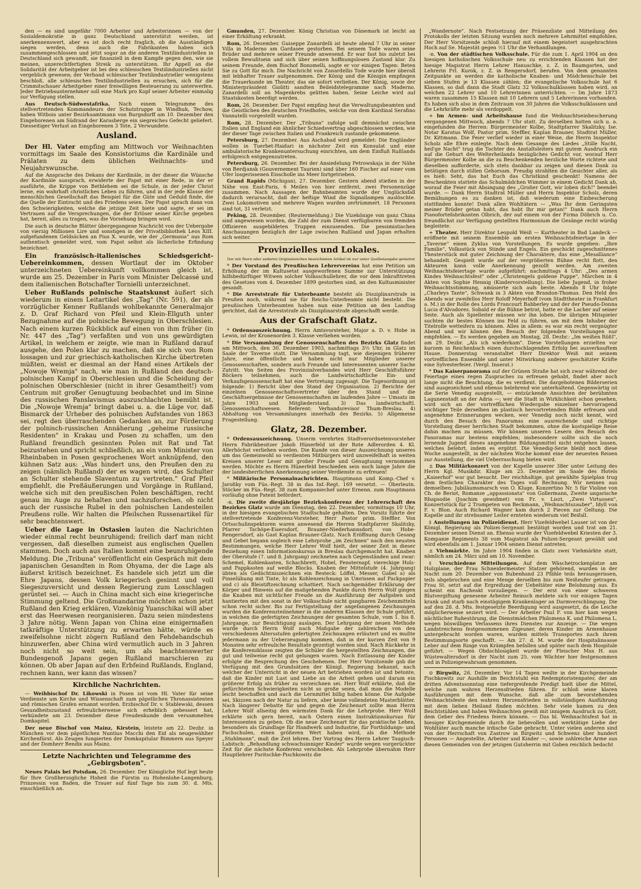den — es sind ungefähr 7000 Arbeiter und Arbeiterinnen — von der Sozialdemokratie in ganz Deutschland unterstützt werden, ist anerkennenswert, aber es ist doch recht fraglich, ob die Ausständigen siegen werden, denn auch die Fabrikanten haben sich zusammengeschlossen und jetzt sogar an die anderen Textilindustriellen in Deutschland sich gewandt, sie finanziell in dem Kampfe gegen den, wie sie meinen, unzerechtfertigten Streik zu unterstützen. Ihr Appell an die Solidarität der Arbeitgeber ist bei den schlesischen Textilindustriellen nicht vergeblich gewesen; der Verband schlesischer Textilindustrieller wenigstens beschloß, alle schlesischen Textilindustriellen zu ersuchen, sich für die Crimmitschauer Arbeitgeber einer freiwilligen Besteuerung zu unterwerfen. Jeder Betriebsunternehmer soll eine Mark pro Kopf seiner Arbeiter einmalig zur Verfügung stellen.
Aus Deutsch-Südwestafrika. Nach einem Telegramme des stellvertretenden Kommandeurs der Schutztruppe in Windhuk, Techow, haben Witbois unter Bezirksamtmann von Burgsdorff am 10. Dezember den Eingeborenen am Südrand der Karasberge ein siegreiches Gefecht geliefert. Diesseitiger Verlust an Eingeborenen 3 Tote, 2 Verwundete.
Ausland.
Der Hl. Vater empfing am Mittwoch vor Weihnachten vormittags im Saale des Konsistoriums die Kardinäle und Prälaten zu dem üblichen Weihnachts- und Neujahrswunsche.
Auf die Ansprache des Dekans der Kardinäle, in der dieser die Wünsche der Kardinäle aussprach, erwiderte der Papst mit einer Rede, in der er ausführte, die Krippe von Bethlehem sei die Schule, in der jeder Christ lerne, ein wahrhaft christliches Leben zu führen, und in der jede Klasse der menschlichen Gesellschaft das Beispiel für die Güte und Geduld finde, die die Quelle der Eintracht und des Friedens seien. Der Papst sprach dann von den Schwierigkeiten, welche die jetzige Zeit biete und sagte, er sei im Vertrauen auf die Versprechungen, die der Erlöser seiner Kirche gegeben hat, bereit, alles zu tragen, was die Vorsehung bringen wird.
Die auch in deutsche Blätter übergegangene Nachricht von der Uebergabe von vierzig Millionen Lire und sonstigen in der Privatbibliothek Leos XIII. aufgefundenen Geldsäcken an Pius X. wurde, wie der „Germania" aus Rom authentisch gemeldet wird, vom Papst selbst als lächerliche Erfindung bezeichnet.
Ein französisch-italienisches Schiedsgericht-Uebereinkommen, dessen Wortlaut der im Oktober unterzeichneten Uebereinkunft vollkommen gleich ist, wurde am 25. Dezember in Paris vom Minister Delcassé und dem italienischen Botschafter Tornielli unterzeichnet.
Ueber Rußlands polnische Staatskunst äußert sich wiederum in einem Leitartikel des „Tag" (Nr. 591), der als vorzüglicher Kenner Rußlands wohlbekannte Generalmajor z. D. Graf Richard von Pfeil und Klein-Ellguth unter Bezugnahme auf die polnische Bewegung in Oberschlesien. Nach einem kurzen Rückblick auf einen von ihm früher (in Nr. 447 des „Tag") verfaßten und von uns gewürdigten Artikel, in welchem er zeigte, wie man in Rußland darauf ausgehe, den Polen klar zu machen, daß sie sich von Rom lossagen und zur griechisch-katholischen Kirche übertreten müßten, weist er diesmal an der Hand eines Artikels der „Nowoje Wremja" nach, wie man in Rußland den deutsch-polnischen Kampf in Oberschlesien und die Scheidung der polnischen Oberschlesier (nicht in ihrer Gesamtheit!) vom Centrum mit großer Genugtuung beobachtet und im Sinne des russischen Panslavismus auszuschlachten bemüht ist. Die „Nowoje Wremja" bringt dabei u. a. die Lüge vor, daß Bismarck der Urheber des polnischen Aufstandes von 1863 sei, regt den überraschenden Gedanken an, zur Förderung der polnisch-russischen Annäherung „geheime russische Residenten" in Krakau und Posen zu schaffen, um den Rußland freundlich gesinnten Polen mit Rat und Tat beizustehen und spricht schließlich, an ein vom Minister von Rheinbaben in Posen gesprochenes Wort anknüpfend, den kühnen Satz aus: „Was hindert uns, den Preußen den zu zeigen (nämlich Rußland) der es wagen wird, das Schulter an Schulter stehende Slaventum zu vertreten." Graf Pfeil empfiehlt, die Preßäußerungen und Vorgänge in Rußland, welche sich mit den preußischen Polen beschäftigen, recht genau im Auge zu behalten und nachzuforschen, ob nicht auch der russische Rubel in den polnischen Landesteilen Preußens rolle. Wir halten die Pfeilschen Russenartikel für sehr beachtenswert.
Ueber die Lage in Ostasien lauten die Nachrichten wieder einmal recht beunruhigend; freilich darf man nicht vergessen, daß dieselben zumeist aus englischen Quellen stammen. Doch auch aus Italien kommt eine beunruhigende Meldung. Die „Tribuna" veröffentlicht ein Gespräch mit dem japanischen Gesandten in Rom Ohyama, der die Lage als äußerst kritisch bezeichnet. Es handele sich jetzt um die Ehre Japans, dessen Volk kriegerisch gesinnt und voll Siegeszuversicht und dessen Regierung zum Losschlagen gerüstet sei. — Auch in China macht sich eine kriegerische Stimmung geltend. Die Großmandarine möchten schon jetzt Rußland den Krieg erklären, Vizekönig Yuanschikai will aber erst das Heerwesen reorganisieren. Dazu seien mindestens 3 Jahre nötig. Wenn Japan von China eine einigermaßen tatkräftige Unterstützung zu erwarten hätte, würde es zweifelsohne nicht zögern Rußland den Fehdehandschuh hinzuwerfen, aber China wird vermutlich auch in 3 Jahren noch nicht so weit sein, um als beachtenswerter Bundesgenoß Japans gegen Rußland marschieren zu können. Ob aber Japan auf den Erbfeind Rußlands, England, rechnen kann, wer kann das wissen?
Kirchliche Nachrichten.
— Weihbischof Dr. Likowski in Posen ist vom Hl. Vater für seine Verdienste um Kirche und Wissenschaft zum päpstlichen Thronassistenten und römischen Grafen ernannt worden. Erzbischof Dr. v. Stablewski, dessen Gesundheitszustand erfreulicherweise sich erheblich gebessert hat, verkündete am 23. Dezember diese Freudenkunde dem versammelten Domkapitel.
Der neue Bischof von Mainz, Kirstein, leistete am 22. Dezbr. in München vor dem päpstlichen Nuntius Macchi den Eid als neugewählter Kirchenfürst. Als Zeugen fungierten der Domkapitular Bimmern aus Speyer und der Domherr Bendix aus Mainz.
Letzte Nachrichten und Telegramme des „Gebirgsboten".
Neues Palais bei Potsdam, 26. Dezember. Der Königliche Hof legt heute für Ihre Großherzogliche Hoheit die Fürstin zu Hohenlohe-Langenburg, Prinzessin von Baden, die Trauer auf fünf Tage bis zum 30. d. Mts. einschließlich an.
Gmunden, 27. Dezember. König Christian von Dänemark ist leicht an einer Erkältung erkrankt.
Rom, 26. Dezember. Guiseppe Zanardelli ist heute abend 7 Uhr in seiner Villa in Maderno am Gardasee gestorben. Bei seinem Tode waren seine Brüder und mehrere seiner Freunde anwesend. Er war fast bis zuletzt bei vollem Bewußtsein und sich über seinen hoffnungslosen Zustand klar. Zu seinem Freunde, dem Bischof Bonomelli, sagte er vor einigen Tagen: Beten Sie zu Gott für mich. Die Nachricht von Zanardellis Tode wurde hier überall mit lebhafter Trauer aufgenommen. Der König und die Königin empfingen die Trauerkunde im Theater, das sie sofort verließen. Der König, sowie der Ministerpräsident Giolitti sandten Beileidstelegramme nach Maderno. Zanardelli soll an Magenkrebs gelitten haben. Seine Leiche wird auf Staatskosten beerdigt werden.
Rom, 26. Dezember. Der Papst empfing heut die Verwaltungsbeamten und die Geistlichen des deutschen Friedhofes, welche von dem Kardinal Serafino Vannutelli vorgestellt wurden.
Rom, 28. Dezember. Der „Tribuna" zufolge soll demnächst zwischen Italien und England ein ähnlicher Schiedsvertrag abgeschlossen werden, wie der dieser Tage zwischen Italien und Frankreich zustande gekommene.
Petersburg, 27. Dezember. Aus Aschabad wird gemeldet: Die Engländer wollen in Tuerbet-Haidari in nächster Zeit ein Konsulat und eine ambulatorische Krankenuntersuchung einrichten, um dem Einfluß Rußlands erfolgreich entgegenzutreten.
Petersburg, 26. Dezember. Bei der Ansiedelung Petrowskaja in der Nähe von Berdjansk (Gouvernement Taurien) sind über 160 Fischer auf einer vom Ufer losgerissenen Eisscholle ins Meer fortgetrieben.
Grand Rapids (Michigan), 27. Dezember. Gestern abend stießen in der Nähe von East-Paris, 6 Meilen von hier entfernt, zwei Personenzüge zusammen. Nach Aussagen der Bahnbeamten wurde der Unglücksfall dadurch verursacht, daß der heftige Wind die Signallampen auslöschte. Zwei Lokomotiven und mehrere Wagen wurden zertrümmert. 18 Personen sind tot, 31 verletzt.
Peking, 28. Dezember. (Reutermeldung.) Die Vizekönige von ganz China sind angewiesen worden, die Zahl der zum Dienst verfügbaren von fremden Offizieren ausgebildeten Truppen einzusenden. Die pessimistischen Anschauungen bezüglich der Lage zwischen Rußland und Japan erhalten sich weiter.
Provinzielles und Lokales.
Der mit Stern oder anderen Originalzeichen bezeichneten Artikel ist nur unter Quellenangabe gestattet
* Der Vorstand des Preußischen Lehrervereins hat eine Petition um Erhöhung der im Kultusetat ausgeworfenen Summe zur Unterstützung hilfsbedürftiger Witwen solcher Volksschullehrer, die vor dem Inkrafttreten des Gesetzes vom 4. Dezember 1899 gestorben sind, an den Kultusminister gesandt.
* Die Arreststrafe für Unterbeamte besteht als Disziplinarstrafe in Preußen noch, während sie für Reichs-Unterbeamte nicht besteht. Die preußischen Unterbeamten haben nun eine Petition an den Landtag gerichtet, daß die Arreststrafe als Disziplinarstrafe abgeschafft werde.
Aus der Grafschaft Glatz.
* Ordensauszeichnung. Herrn Amtsvorsteher, Major a. D. v. Hobe in Lewin, ist der Kronenorden 3. Klasse verliehen worden.
* Die Versammlung der Genossenschaften des Bezirks Glatz findet am Mittwoch, den 30. Dezember 1903, nachmittags 3½ Uhr, in Glatz im Saale der Taverne statt. Die Versammlung tagt, wie diejenigen früherer Jahre, eine öffentliche und haben nicht nur Mitglieder unserer Genossenschaften, sondern auch Freunde und Interessenten unserer Sache Zutritt. Von Seiten des Provinzialverbandes wird Herr Geschäftsführer Böckers teilnehmen, auch die Landwirtschaftliche Ein- und Verkaufsgenossenschaft hat eine Vertretung zugesagt. Die Tagesordnung ist folgende: 1) Bericht über den Stand der Organisation. 2) Berichte der einzelnen Genossenschaftsvertreter über den Stand und die Geschäftsergebnisse der Genossenschaften im laufenden Jahre — Umsatz im Jahre 1903 und Mitgliederstand. 3) Das landwirtschaftl. Genossenschaftswesen. Referent: Verbandsrevisor Thum-Breslau. 4) Abhaltung von Versammlungen innerhalb des Bezirks. 5) Allgemeine Fragestellung.
Glatz, 28. Dezember.
* Ordensauszeichnung. Unserm verehrten Stadtverordnetenvorsteher Herrn Fabrikbesitzer Jakob Hünerfeld ist der Rote Adlerorden 4. Kl. Allerhöchst verliehen worden. Die Kunde von dieser Auszeichnung unseres um das Gemeinwohl so verdienten Mitbürgers wird unzweifelhaft in weiten Kreisen unserer Leser mit großer Freude und Genugtuung vernommen werden. Möchte es Herrn Hünerfeld beschieden sein noch lange Jahre die der landesherrlichen Anerkennung seiner Verdienste zu erfreuen!
* Militärische Personalnachrichten. Hauptmann und Komp.-Chef v. Jaroßky vom Füs.-Regt. 38 in das Inf.-Regt. 169 versetzt. — Oberleutn. Stöcker im Füs.-Regt. 38 zum Kompaniechef unter Ernenn. zum Hauptmann vorläufig ohne Patent befördert.
-n. Die zweite diesjährige Bezirkskonferenz der Lehrerschaft des Bezirkes Glatz wurde am Dienstag, den 22. Dezember, vormittags 10 Uhr, in der hiesigen evangelischen Stadtschule gehalten. Den Vorsitz führte der stellvertretende Konferenz-Vorsteher, Herr Pastor prim. Steffler. Von Ortsschulinspektoren waren anwesend die Herren Stadtpfarrer Skalitzky, Pfarrer Tschöpe-Eisersdorf, Brauner-Niederhannsdorf, von Hobe-Rengersdorf, als Gast Kaplan Brauner-Glatz. Nach Eröffnung durch Gesang und Gebet begann sogleich eine Lehrprobe „im Zeichnen" nach den neusten Bestimmungen, welche Herr Lehrer Wolf hielt, der seiner Zeit in dieser Beziehung einen Informationskursus in Breslau durchgemacht hat. Knaben der Oberstufe (7. und 8. Jahrgang) zeichneten nach Gegenständen und zwar: Schemel, Kohlenkasten, Schachbrett, Hobel, Fensternapf, viereckige Holz- und Pappkasten auf weiße Blocks. Knaben der Mittelstufe (4. Jahrgang) übten als Gedächtniszeichnen ein Besteck: Löffel, Messer, Gabel a) als Pinselübung mit Tinte, b) als Kohlenzeichnung in Umrissen auf Packpapier und c) als Bleistiftzeichnung schattiert. Nach sachgemäßer Erklärung der Körper und Hinweis auf die maßgebenden Punkte durch Herrn Wolf gingen die Knaben mit sichtlicher Freude an die Ausführung der Aufgaben und hantierten mit den sonst in der Volksschule nicht gangbaren Zeichenmitteln schon recht sicher. Bis zur Fertigstellung der angefangenen Zeichnungen wurden die Konferenzteilnehmer in die anderen Klassen der Schule geführt, in welchen die gefertigten Zeichnungen der gesamten Schule, vom 1. bis 8. Jahrgange, zur Besichtigung auslagen. Der Lehrgang der neuen Methode wurde durch Herrn Wolf nach Maßgabe der zahlreichen von den verschiedenen Altersstufen gefertigten Zeichnungen erläutert und es mußte jedermann zu der Ueberzeugung kommen, daß in der kurzen Zeit von 9 Monaten sehr erfreuliche Resultate gezeitigt worden sind. Nach Rückkehr in die Konferenzklasse zeigten die Schüler die hergestellten Zeichnungen, die gut und teilweise recht gut gelungen waren. Nach Entlassung der Kinder erfolgte die Besprechung des Geschehenen. Der Herr Vorsitzende gab die Verfügung mit den Grundsätzen der Königl. Regierung bekannt, nach welcher der Unterricht in der neuen Art betrieben worden ist und betonte, daß die Kinder mit Lust und Liebe an die Arbeit gehen und darum ein größerer Erfolg als früher zu verzeichnen sei. Herr Wolf erklärte, daß die gefürchteten Schwierigkeiten nicht so große seien, daß man die Modelle leicht beschaffen und auch die Lernmittel billig haben könne. Die Aufgabe sei, Skizzen nach der Natur zu liefern, aber keine vollendeten Musterblätter. Nach längerer Debatte für und gegen die Zeichenart zollte man Herrn Lehrer Wolf allseitig den wärmsten Dank für die Lehrprobe. Herr Wolf erklärte sich gern bereit, nach Ostern einen Instruktionskursus für Interessenten zu geben. Ob die neue Zeichenart für das praktische Leben, besonders als Grundlage für Handwerk und Industrie, für Fortbildungs- und Fachschulen, einen größeren Wert haben wird, als die Methode „Stuhlmann", muß die Zeit lehren. Der Vortrag des Herrn Lehrer Taugisch-Labitsch: „Behandlung schwachsinniger Kinder" wurde wegen vorgerückter Zeit für die nächste Konferenz verschoben. Als Lehrprobe übernahm Herr Hauptlehrer Paritschke-Pischkowitz die
„Wandernote". Nach Festsetzung der Präsenzliste und Mitteilung des Protokolls der letzten Sitzung wurden noch mehrere Lehrmittel empfohlen. Der Herr Vorsitzende schloß hierauf mit einem begeistert ausgebrachten Hoch auf Se. Majestät gegen ½1 Uhr die Verhandlungen.
-n. Von der städtischen Volksschule. Für die zum 1. April 1904 an den hiesigen katholischen Volksschule neu zu errichtenden Klassen hat der hiesige Magistrat Herrn Lehrer Hanuschke, z. Z. in Baumgarten, und Lehrerin Frl. Kurok, z. Z. in Rengersdorf, berufen. Von dem genannten Zeitpunkte an werden die katholische Knaben- und Mädchenschule bei sieben Stufen je 13 Klassen zählen; die evangelische Volksschule hat 6 Klassen, so daß dann die Stadt Glatz 32 Volksschulklassen haben wird, an welchen 22 Lehrer und 10 Lehrerinnen unterrichten. — Im Jahre 1873 waren zusammen 15 Klassen mit 10 Lehrern und 5 Lehrerinnen vorhanden. Es haben sich also in dem Zeitraum von 30 Jahren die Volksschulklassen und die Lehrkräfte mehr als verdoppelt.
+ Im Armen- und Arbeitshause fand die Weihnachtseinbescherung vergangenen Mittwoch, abends 7 Uhr statt. Zu derselben hatten sich u. a. eingefunden die Herren: Bürgermeister Kolbe, Stadtpfarrer Skalitzky, Ise. Notar Karatus Wolf, Pastor prim. Steffler, Kaplan Brauner, Stadtrat Müller, Dr. Kittmann. Die Feier verlief wieder in einer Weise, die Herrn Inspektor Scholz alle Ehre einlegte. Nach dem Gesange des Liedes „Stille Nacht, heil'ge Nacht" trug die Tochter des Anstaltsleiters mit gutem Ausdruck ein auf die Geburt des Welterheilands bezügliches Gedicht vor, worauf Herr Bürgermeister Kolbe an die zu Beschenkenden herzliche Worte richtete und dieselben aufforderte, sich stets dankbar zu zeigen und diesen Dank zu betätigen durch stillen Gehorsam. Freudig strahlten die Gesichter aller, als es hieß: Seht, das hat Euch das Christkind geschenkt! Namens der Beschenkten stattete das Schulmädchen Wimmer in einem Gedicht Dank ab, worauf die Feier mit Absingung des „Großer Gott, wir loben dich!" beendet wurde. — Dank Herrn Stadtrat Müller und Herrn Inspektor Scholz, deren Bemühungen es zu danken ist, daß wiederum eine Einbescherung stattfinden konnte! Dank allen Wohltätern — „Was Ihr dem Geringsten meiner Brüder getan habt, das habt Ihr mir getan!" Dank auch Herrn Pianofortefabrikanten Olbrich, der auf einem von der Firma Döbrich u. Co. freundlichst zur Verfügung gestellten Harmonium die Gesänge recht würdig begleitete.
+ Theater. Herr Direktor Leopold Weiß — Kurtheater in Bad Landeck — eröffnete mit seinem Ensemble am ersten Weihnachtsfeiertage in der „Taverne" einen Zyklus von Vorstellungen. Es wurde gegeben: „Ihre Familie", Volksstück von Stinde und Engels. Ein geschickt zugeschnittenes Theaterstück mit guter Zeichnung der Charaktere, das eine „Mesalliance" behandelt. Gespielt wurde auf der vergrößerten Bühne recht flott, den Akteuren kann volle Anerkennung gezollt werden. Am zweiten Weihnachtsfeiertage wurde aufgeführt: nachmittags 4 Uhr: „Des armen Kindes Weihnachtsfest" oder „Christengels goldene Puppe", Märchen in 4 Akten von Sophie Hennig (Kindervorstellung). Die liebe Jugend, in froher Weihnachtsstimmung, amüsierte sich aufs beste. Abends 8 Uhr folgte „Charleys Tante", Schwank in 3 Akten von Brandon-Thomas. Den Held des Abends war zweifellos Herr Roloff Meyerhoff (vom Stadttheater in Frankfurt a. M.) in der Rolle des Lords Francourt Babberley und der der Pseudo-Donna Lucia d'Alvadorez. Sobald er die Bühne betrat, hatte er die Lacher auf seiner Seite. Auch als Spielleiter müssen wir ihn loben. Die übrigen Mitspieler suchten ihr bestes Können ins Feld zu führen, um mit dem Inhaber der Titelrolle wetteifern zu können. Alles in allem: es war ein recht vergnügter Abend und wir können den Besuch der folgenden Vorstellungen nur empfehlen. — Es werden gegeben am Montag, 28. Dezbr.: „Im weißen Rößl", am 29. Dezbr. „Als ich wiederkam". Diese Vorstellungen erzielten vor kurzem in Reichenbach einen durchschlagenden Erfolg bei ausverkauftem Hause. Donnerstag veranstaltet Herr Direktor Weiß mit seinem vortrefflichen Ensemble und unter Mitwirkung anderer geschätzter Kräfte eine Sylvesterfeier. (Vergl. Inserat.)
* Das Kaiserpanorama auf der Grünen Straße hat sich zwar während der Feiertage eines regen Zuspruches zu erfreuen gehabt, findet aber noch lange nicht die Beachtung, die es verdient. Die dargebotenen Bilderserien sind ausgezeichnet und ebenso belehrend wie unterhaltend. Gegenwärtig ist die Serie Venedig ausgestellt, — entzückende Ansichten der berühmten Lagunenstadt an der Adria —; wer die Stadt in Wirklichkeit schon gesehen, wird sich an der vortrefflichen Wiedergabe einzelner hervorragend wichtiger Teile derselben im plastisch hervortretenden Bilde erfreuen und angenehme Erinnerungen wecken, wer Venedig noch nicht kennt, wird durch den Besuch des Panoramas eine ausreichende und richtige Vorstellung dieser herrlichen Stadt bekommen, ohne die kostspielige Reise dahin machen zu müssen. Wir können unseren Lesern den Besuch des Panoramas nur bestens empfehlen; insbesondere sollte sich die noch lernende Jugend dieses angenehme Bildungsmittel nicht entgehen lassen, welches belehrt, indem es ergötzt. Die Venedig-Serie bleibt noch diese Woche ausgestellt, in der nächsten Woche kommt eine der neuesten Reisen zur Ausstellung, die viel Ueberraschung bieten wird.
± Das Militärkonzert von der Kapelle unserer 38er unter Leitung des Herrn Kgl. Musikdir. Kluge am 25. Dezember im Saale des Hotels „Kaiserhof" war gut besucht. Der reichhaltige, gut gewählte Spielplan trug dem festlichen Charakter des Tages voll Rechnung. Wir nennen aus demselben: Jubiläumsmarsch von O. Kluge, Konzertino Nr. 5 für Violine von Ch. de Beriot, Romanze „appassionata" von Gollermann, Zweite ungarische Rhapsodie (Joachim gewidmet) von Fr. v. Liszt, „Zwei Virtuosen", Konzertstück für 2 Trompeten von Beckmann, „Weihnachtszauber", Idyll von F. v. Blon. Auch Richard Wagner kam durch 2 Piecen zur Geltung. Die Kapelle und ihr strebsamer Leiter ernteten wiederum viel Beifall.
‡ Anstellungen im Polizeidienst. Herr Vizefeldwebel Lauser ist von der Königl. Regierung als Polizei-Sergeant bestätigt worden und trat am 21. Dezember seinen Dienst an. Ebenso wurde der Vizefeldwebel Kriesten der 3. Kompanie Regiments 38 vom Magistrat als Polizei-Sergeant gewählt und wird ebenfalls am 1. Januar 1904 seinen Dienst antreten.
± Viehmärkte. Im Jahre 1904 finden in Glatz zwei Viehmärkte statt, nämlich am 24. März und am 10. November.
‡ Verschiedene Mitteilungen. Auf dem Wäschetrockenplatze am Holzplane, der Frau Schneidermeister Statzer gehörend, wurden in der Nacht zum 20. Dezember von Bubenhand 23 Pfähle teils herausgerissen, teils abgebrochen und eine Menge derselben bis zum Neißeufer getragen. Frau St. setzt auf die Ergreifung der Uebeltäter eine Belohnung aus. Es scheint ein Racheakt vorzuliegen. — Der erst von einer schweren Blutvergiftung genesene Arbeiter Reinsch meldete sich vor einigen Tagen krank und starb nach einstägigem Krankenlager an Darmverschlingung. Die auf den 28. d. Mts. festgesetzte Beerdigung wird ausgesetzt, da die Leiche möglicherweise seziert wird. — Der Arbeiter Paul F. von hier kam wegen nächtlicher Ruhestörung, die Dienstmädchen Philomena K. und Philomena L. wegen böswilligen Verlassens ihres Dienstes zur Anzeige. — Die wegen Landstreichens festgenommenen Zigeuner, deren Kinder im Armenhause untergebracht worden waren, wurden mittels Transportes nach ihrem Bestimmungsorte geschafft. — Am 27. d. M. wurde der Hospitalinsasse Leber auf dem Ringe von Krämpfen befallen und später nach dem Hospitale geführt. — Wegen Obdachlosigkeit wurde der Fleischer Max H. aus Wüstewaltersdorf in der Nacht zum 25. vom Wächter hier festgenommen und in Polizeigewahrsam genommen.
⊙ Birgwitz, 26. Dezember. Vor 14 Tagen weilte in der Kirchgemeinde Pischkowitz zur Aushilfe im Beichtstuhl ein Redemptoristenpater, der am dritten Adventssonntag eine tiefergreifende Predigt hielt über die Mittel, welche zum wahren Herzensfrieden führen. Er schloß seine klaren Ausführungen mit dem Wunsche, daß alle zum bevorstehenden Weihnachtsfeste den wahren Herzensfrieden in vollständigen Ausführung mit dem lieben Heiland finden möchten. Sehr viele kamen zu den Beichtstühlen und haben Weihnachten gewiß mit innigem Ausdruck zu Gott, dem Geber des Friedens feiern können. — Das hl. Weihnachtsfest hat in hiesiger Kirchgemeinde durch die liebevollen und werktätige Liebe der Wohltäter auch manche irdische Gabe gebracht. Unter vielen anderen sind von der Herrschaft von Zastrow in Birgwitz und Schwenz über hundert Personen — Angestellte, Arbeiter und Kinder —, sowie zahlreiche Arme aus diesen Gemeinden von der jetzigen Gutsherrin mit Gaben reichlich bedacht